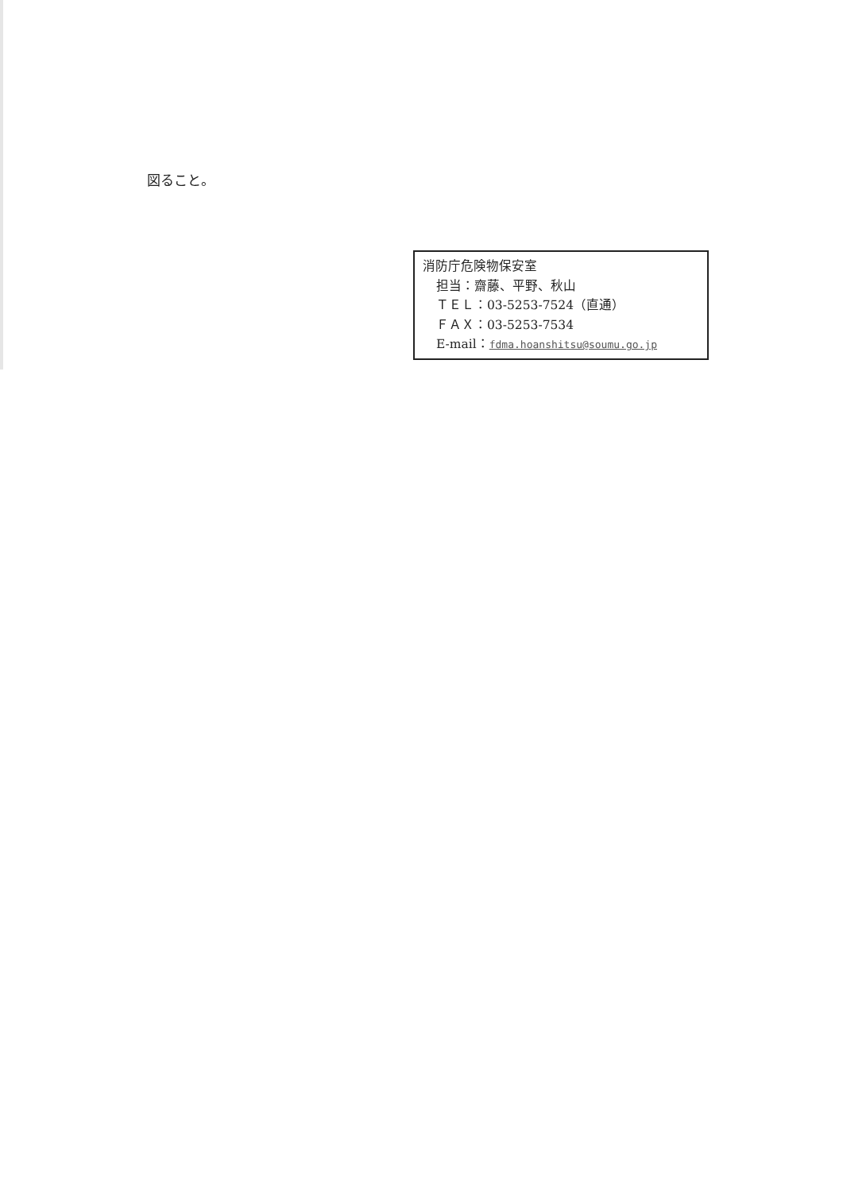図ること。
消防庁危険物保安室
担当：齋藤、平野、秋山
ＴＥＬ：03-5253-7524（直通）
ＦＡＸ：03-5253-7534
E-mail：fdma.hoanshitsu@soumu.go.jp